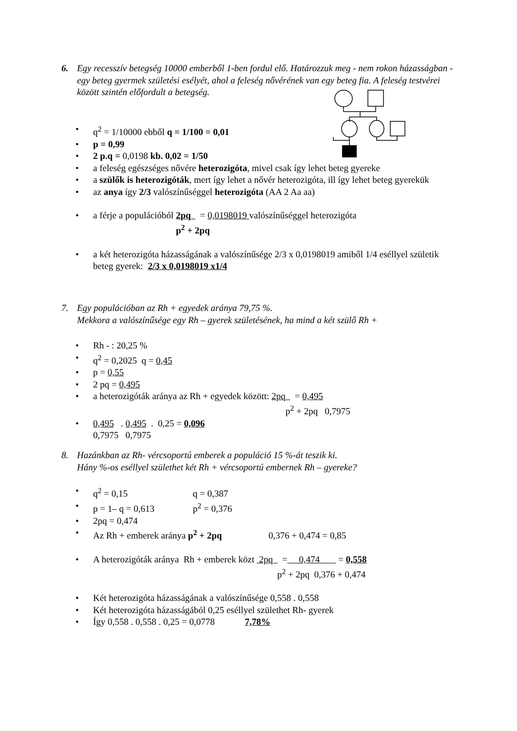6.
Egy recesszív betegség 10000 emberből 1-ben fordul elő. Határozzuk meg - nem rokon házasságban - egy beteg gyermek születési esélyét, ahol a feleség nővérének van egy beteg fia. A feleség testvérei között szintén előfordult a betegség.
• q<sup>2</sup> = 1/10000 ebből q = 1/100 = 0,01
• p = 0,99
• 2 p.q = 0,0198 kb. 0,02 = 1/50
• a feleség egészséges nővére heterozigóta, mivel csak így lehet beteg gyereke
• a szülők is heterozigóták, mert így lehet a nővér heterozigóta, ill így lehet beteg gyerekük
• az anya így 2/3 valószínűséggel heterozigóta (AA 2 Aa aa)
• a férje a populációból 2pq = 0,0198019 valószínűséggel heterozigóta
p<sup>2</sup> + 2pq
• a két heterozigóta házasságának a valószínűsége 2/3 x 0,0198019 amiből 1/4 eséllyel születik beteg gyerek: 2/3 x 0,0198019 x1/4
7.
Egy populációban az Rh + egyedek aránya 79,75 %.
Mekkora a valószínűsége egy Rh – gyerek születésének, ha mind a két szülő Rh +
• Rh - : 20,25 %
• q<sup>2</sup> = 0,2025 q = 0,45
• p = 0,55
• 2 pq = 0,495
• a heterozigóták aránya az Rh + egyedek között: 2pq = 0,495
p<sup>2</sup> + 2pq 0,7975
• 0,495 . 0,495 . 0,25 = 0,096
0,7975 0,7975
8.
Hazánkban az Rh- vércsoportú emberek a populáció 15 %-át teszik ki.
Hány %-os eséllyel születhet két Rh + vércsoportú embernek Rh – gyereke?
• q<sup>2</sup> = 0,15 q = 0,387
• p = 1– q = 0,613 p<sup>2</sup> = 0,376
• 2pq = 0,474
• Az Rh + emberek aránya p<sup>2</sup> + 2pq 0,376 + 0,474 = 0,85
• A heterozigóták aránya Rh + emberek közt 2pq = 0,474 = 0,558
p<sup>2</sup> + 2pq 0,376 + 0,474
• Két heterozigóta házasságának a valószínűsége 0,558 . 0,558
• Két heterozigóta házasságából 0,25 eséllyel születhet Rh- gyerek
• Így 0,558 . 0,558 . 0,25 = 0,0778 7,78%